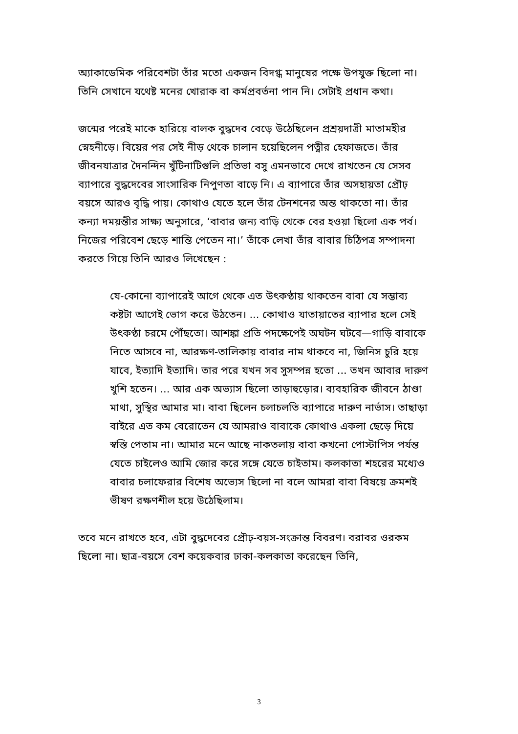অ্যাকাডেমিক পরিবেশটা তাঁর মতো একজন বিদগ্ধ মানুষের পক্ষে উপযুক্ত ছিলো না। তিনি সেখানে যথেষ্ট মনের খোরাক বা কর্মপ্রবর্তনা পান নি। সেটাই প্রধান কথা।
জন্মের পরেই মাকে হারিয়ে বালক বুদ্ধদেব বেড়ে উঠেছিলেন প্রশ্রয়দাত্রী মাতামহীর স্নেহনীড়ে। বিয়ের পর সেই নীড় থেকে চালান হয়েছিলেন পত্নীর হেফাজতে। তাঁর জীবনযাত্রার দৈনন্দিন খুঁটিনাটিগুলি প্রতিভা বসু এমনভাবে দেখে রাখতেন যে সেসব ব্যাপারে বুদ্ধদেবের সাংসারিক নিপুণতা বাড়ে নি। এ ব্যাপারে তাঁর অসহায়তা প্রৌঢ় বয়সে আরও বৃদ্ধি পায়। কোথাও যেতে হলে তাঁর টেনশনের অন্ত থাকতো না। তাঁর কন্যা দময়ন্তীর সাক্ষ্য অনুসারে, ‘বাবার জন্য বাড়ি থেকে বের হওয়া ছিলো এক পর্ব। নিজের পরিবেশ ছেড়ে শান্তি পেতেন না।’ তাঁকে লেখা তাঁর বাবার চিঠিপত্র সম্পাদনা করতে গিয়ে তিনি আরও লিখেছেন :
যে-কোনো ব্যাপারেই আগে থেকে এত উৎকণ্ঠায় থাকতেন বাবা যে সম্ভাব্য কষ্টটা আগেই ভোগ করে উঠতেন। ... কোথাও যাতায়াতের ব্যাপার হলে সেই উৎকণ্ঠা চরমে পৌঁছতো। আশঙ্কা প্রতি পদক্ষেপেই অঘটন ঘটবে—গাড়ি বাবাকে নিতে আসবে না, আরক্ষণ-তালিকায় বাবার নাম থাকবে না, জিনিস চুরি হয়ে যাবে, ইত্যাদি ইত্যাদি। তার পরে যখন সব সুসম্পন্ন হতো ... তখন আবার দারুণ খুশি হতেন। ... আর এক অভ্যাস ছিলো তাড়াহুড়োর। ব্যবহারিক জীবনে ঠাণ্ডা মাথা, সুস্থির আমার মা। বাবা ছিলেন চলাচলতি ব্যাপারে দারুণ নার্ভাস। তাছাড়া বাইরে এত কম বেরোতেন যে আমরাও বাবাকে কোথাও একলা ছেড়ে দিয়ে স্বস্তি পেতাম না। আমার মনে আছে নাকতলায় বাবা কখনো পোস্টাপিস পর্যন্ত যেতে চাইলেও আমি জোর করে সঙ্গে যেতে চাইতাম। কলকাতা শহরের মধ্যেও বাবার চলাফেরার বিশেষ অভ্যেস ছিলো না বলে আমরা বাবা বিষয়ে ক্রমশই ভীষণ রক্ষণশীল হয়ে উঠেছিলাম।
তবে মনে রাখতে হবে, এটা বুদ্ধদেবের প্রৌঢ়-বয়স-সংক্রান্ত বিবরণ। বরাবর ওরকম ছিলো না। ছাত্র-বয়সে বেশ কয়েকবার ঢাকা-কলকাতা করেছেন তিনি,
3